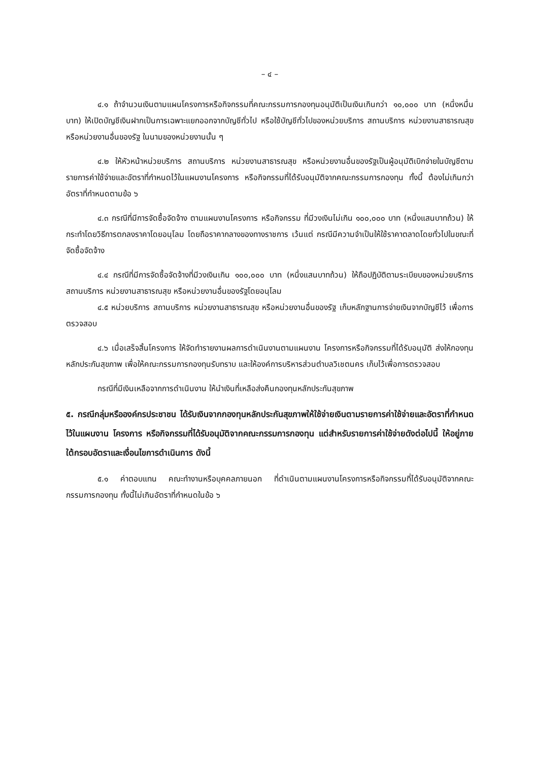– ๔ –
๔.๑ ถ้าจำนวนเงินตามแผนโครงการหรือกิจกรรมที่คณะกรรมการกองทุนอนุมัติเป็นเงินเกินกว่า ๑๐,๐๐๐ บาท (หนึ่งหมื่นบาท) ให้เปิดบัญชีเงินฝากเป็นการเฉพาะแยกออกจากบัญชีทั่วไป หรือใช้บัญชีทั่วไปของหน่วยบริการ สถานบริการ หน่วยงานสาธารณสุข หรือหน่วยงานอื่นของรัฐ ในนามของหน่วยงานนั้น ๆ
๔.๒ ให้หัวหน้าหน่วยบริการ สถานบริการ หน่วยงานสาธารณสุข หรือหน่วยงานอื่นของรัฐเป็นผู้อนุมัติเบิกจ่ายในบัญชีตามรายการค่าใช้จ่ายและอัตราที่กำหนดไว้ในแผนงานโครงการ หรือกิจกรรมที่ได้รับอนุมัติจากคณะกรรมการกองทุน ทั้งนี้ ต้องไม่เกินกว่าอัตราที่กำหนดตามข้อ ๖
๔.๓ กรณีที่มีการจัดซื้อจัดจ้าง ตามแผนงานโครงการ หรือกิจกรรม ที่มีวงเงินไม่เกิน ๑๐๐,๐๐๐ บาท (หนึ่งแสนบาทถ้วน) ให้กระทำโดยวิธีการตกลงราคาโดยอนุโลม โดยถือราคากลางของทางราชการ เว้นแต่ กรณีมีความจำเป็นให้ใช้ราคาตลาดโดยทั่วไปในขณะที่จัดซื้อจัดจ้าง
๔.๔ กรณีที่มีการจัดซื้อจัดจ้างที่มีวงเงินเกิน ๑๐๐,๐๐๐ บาท (หนึ่งแสนบาทถ้วน) ให้ถือปฏิบัติตามระเบียบของหน่วยบริการ สถานบริการ หน่วยงานสาธารณสุข หรือหน่วยงานอื่นของรัฐโดยอนุโลม
๔.๕ หน่วยบริการ สถานบริการ หน่วยงานสาธารณสุข หรือหน่วยงานอื่นของรัฐ เก็บหลักฐานการจ่ายเงินจากบัญชีไว้ เพื่อการตรวจสอบ
๔.๖ เมื่อเสร็จสิ้นโครงการ ให้จัดทำรายงานผลการดำเนินงานตามแผนงาน โครงการหรือกิจกรรมที่ได้รับอนุมัติ ส่งให้กองทุนหลักประกันสุขภาพ เพื่อให้คณะกรรมการกองทุนรับทราบ และให้องค์การบริหารส่วนตำบลวิเชตนคร เก็บไว้เพื่อการตรวจสอบ
กรณีที่มีเงินเหลือจากการดำเนินงาน ให้นำเงินที่เหลือส่งคืนกองทุนหลักประกันสุขภาพ
๕. กรณีกลุ่มหรือองค์กรประชาชน ได้รับเงินจากกองทุนหลักประกันสุขภาพให้ใช้จ่ายเงินตามรายการค่าใช้จ่ายและอัตราที่กำหนดไว้ในแผนงาน โครงการ หรือกิจกรรมที่ได้รับอนุมัติจากคณะกรรมการกองทุน แต่สำหรับรายการค่าใช้จ่ายดังต่อไปนี้ ให้อยู่ภายใต้กรอบอัตราและเงื่อนไขการดำเนินการ ดังนี้
๕.๑ ค่าตอบแทน คณะทำงานหรือบุคคลภายนอก ที่ดำเนินตามแผนงานโครงการหรือกิจกรรมที่ได้รับอนุมัติจากคณะกรรมการกองทุน ทั้งนี้ไม่เกินอัตราที่กำหนดในข้อ ๖